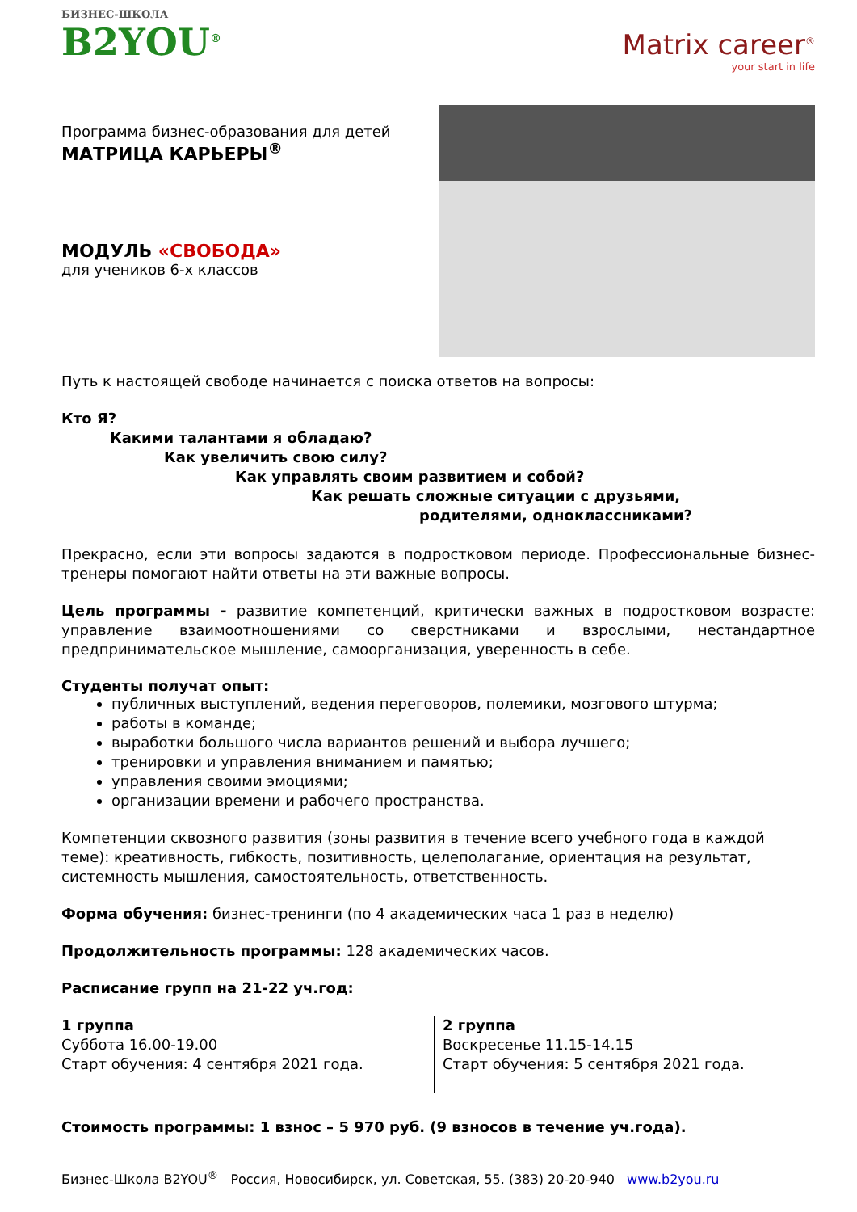БИЗНЕС-ШКОЛА
B2YOU<sup>®</sup>
Matrix career<sup>®</sup>
your start in life
Программа бизнес-образования для детей
МАТРИЦА КАРЬЕРЫ<sup>®</sup>
МОДУЛЬ «СВОБОДА»
для учеников 6-х классов
Путь к настоящей свободе начинается с поиска ответов на вопросы:
Кто Я?
Какими талантами я обладаю?
Как увеличить свою силу?
Как управлять своим развитием и собой?
Как решать сложные ситуации с друзьями,
родителями, одноклассниками?
Прекрасно, если эти вопросы задаются в подростковом периоде. Профессиональные бизнес-тренеры помогают найти ответы на эти важные вопросы.
Цель программы - развитие компетенций, критически важных в подростковом возрасте: управление взаимоотношениями со сверстниками и взрослыми, нестандартное предпринимательское мышление, самоорганизация, уверенность в себе.
Студенты получат опыт:
публичных выступлений, ведения переговоров, полемики, мозгового штурма;
работы в команде;
выработки большого числа вариантов решений и выбора лучшего;
тренировки и управления вниманием и памятью;
управления своими эмоциями;
организации времени и рабочего пространства.
Компетенции сквозного развития (зоны развития в течение всего учебного года в каждой теме): креативность, гибкость, позитивность, целеполагание, ориентация на результат, системность мышления, самостоятельность, ответственность.
Форма обучения: бизнес-тренинги (по 4 академических часа 1 раз в неделю)
Продолжительность программы: 128 академических часов.
Расписание групп на 21-22 уч.год:
1 группа
Суббота 16.00-19.00
Старт обучения: 4 сентября 2021 года.
2 группа
Воскресенье 11.15-14.15
Старт обучения: 5 сентября 2021 года.
Стоимость программы: 1 взнос – 5 970 руб. (9 взносов в течение уч.года).
Бизнес-Школа B2YOU<sup>®</sup> Россия, Новосибирск, ул. Советская, 55. (383) 20-20-940 www.b2you.ru